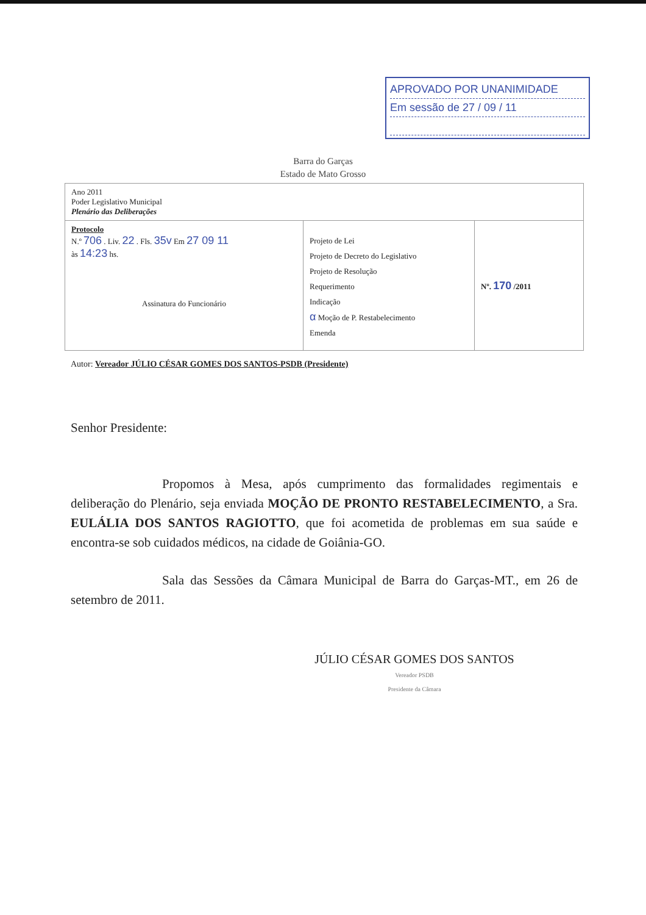APROVADO POR UNANIMIDADE
Em sessão de 27 / 09 / 11
Barra do Garças
Estado de Mato Grosso
| Ano 2011 Poder Legislativo Municipal Plenário das Deliberações | | |
| Protocolo N.º 706 . Liv. 22 . Fls. 35v Em 27 09 11 às 14:23 hs. Assinatura do Funcionário | Projeto de Lei Projeto de Decreto do Legislativo Projeto de Resolução Requerimento Indicação α Moção de P. Restabelecimento Emenda | Nº. 170 /2011 |
Autor: Vereador JÚLIO CÉSAR GOMES DOS SANTOS-PSDB (Presidente)
Senhor Presidente:
Propomos à Mesa, após cumprimento das formalidades regimentais e deliberação do Plenário, seja enviada MOÇÃO DE PRONTO RESTABELECIMENTO, a Sra. EULÁLIA DOS SANTOS RAGIOTTO, que foi acometida de problemas em sua saúde e encontra-se sob cuidados médicos, na cidade de Goiânia-GO.
Sala das Sessões da Câmara Municipal de Barra do Garças-MT., em 26 de setembro de 2011.
JÚLIO CÉSAR GOMES DOS SANTOS
Vereador PSDB
Presidente da Câmara